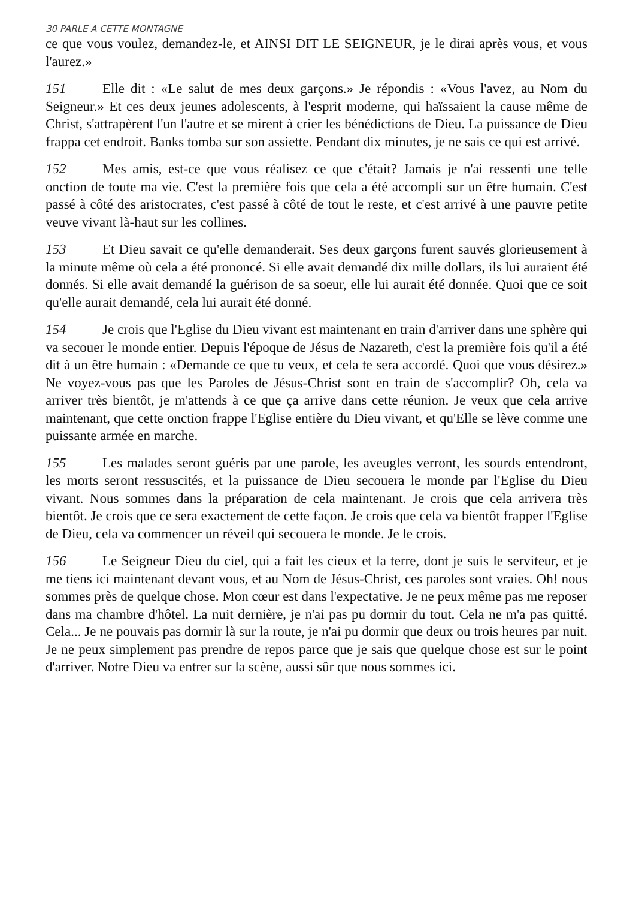30 PARLE A CETTE MONTAGNE
ce que vous voulez, demandez-le, et AINSI DIT LE SEIGNEUR, je le dirai après vous, et vous l'aurez.»
151 Elle dit : «Le salut de mes deux garçons.» Je répondis : «Vous l'avez, au Nom du Seigneur.» Et ces deux jeunes adolescents, à l'esprit moderne, qui haïssaient la cause même de Christ, s'attrapèrent l'un l'autre et se mirent à crier les bénédictions de Dieu. La puissance de Dieu frappa cet endroit. Banks tomba sur son assiette. Pendant dix minutes, je ne sais ce qui est arrivé.
152 Mes amis, est-ce que vous réalisez ce que c'était? Jamais je n'ai ressenti une telle onction de toute ma vie. C'est la première fois que cela a été accompli sur un être humain. C'est passé à côté des aristocrates, c'est passé à côté de tout le reste, et c'est arrivé à une pauvre petite veuve vivant là-haut sur les collines.
153 Et Dieu savait ce qu'elle demanderait. Ses deux garçons furent sauvés glorieusement à la minute même où cela a été prononcé. Si elle avait demandé dix mille dollars, ils lui auraient été donnés. Si elle avait demandé la guérison de sa soeur, elle lui aurait été donnée. Quoi que ce soit qu'elle aurait demandé, cela lui aurait été donné.
154 Je crois que l'Eglise du Dieu vivant est maintenant en train d'arriver dans une sphère qui va secouer le monde entier. Depuis l'époque de Jésus de Nazareth, c'est la première fois qu'il a été dit à un être humain : «Demande ce que tu veux, et cela te sera accordé. Quoi que vous désirez.» Ne voyez-vous pas que les Paroles de Jésus-Christ sont en train de s'accomplir? Oh, cela va arriver très bientôt, je m'attends à ce que ça arrive dans cette réunion. Je veux que cela arrive maintenant, que cette onction frappe l'Eglise entière du Dieu vivant, et qu'Elle se lève comme une puissante armée en marche.
155 Les malades seront guéris par une parole, les aveugles verront, les sourds entendront, les morts seront ressuscités, et la puissance de Dieu secouera le monde par l'Eglise du Dieu vivant. Nous sommes dans la préparation de cela maintenant. Je crois que cela arrivera très bientôt. Je crois que ce sera exactement de cette façon. Je crois que cela va bientôt frapper l'Eglise de Dieu, cela va commencer un réveil qui secouera le monde. Je le crois.
156 Le Seigneur Dieu du ciel, qui a fait les cieux et la terre, dont je suis le serviteur, et je me tiens ici maintenant devant vous, et au Nom de Jésus-Christ, ces paroles sont vraies. Oh! nous sommes près de quelque chose. Mon cœur est dans l'expectative. Je ne peux même pas me reposer dans ma chambre d'hôtel. La nuit dernière, je n'ai pas pu dormir du tout. Cela ne m'a pas quitté. Cela... Je ne pouvais pas dormir là sur la route, je n'ai pu dormir que deux ou trois heures par nuit. Je ne peux simplement pas prendre de repos parce que je sais que quelque chose est sur le point d'arriver. Notre Dieu va entrer sur la scène, aussi sûr que nous sommes ici.